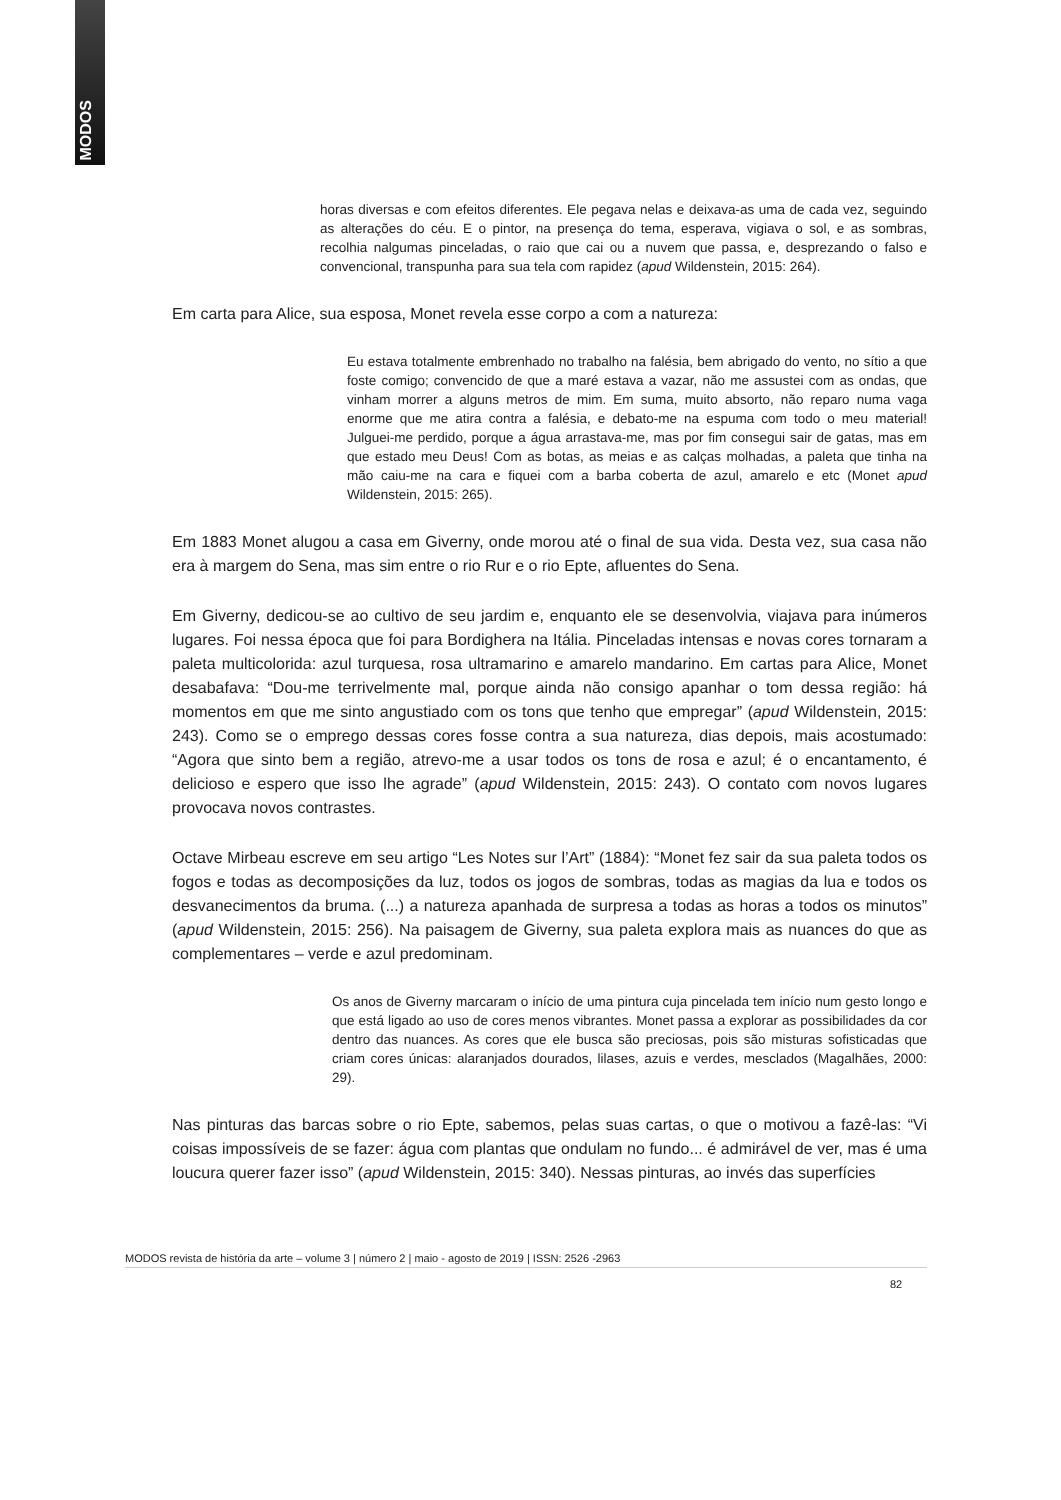MODOS
horas diversas e com efeitos diferentes. Ele pegava nelas e deixava-as uma de cada vez, seguindo as alterações do céu. E o pintor, na presença do tema, esperava, vigiava o sol, e as sombras, recolhia nalgumas pinceladas, o raio que cai ou a nuvem que passa, e, desprezando o falso e convencional, transpunha para sua tela com rapidez (apud Wildenstein, 2015: 264).
Em carta para Alice, sua esposa, Monet revela esse corpo a com a natureza:
Eu estava totalmente embrenhado no trabalho na falésia, bem abrigado do vento, no sítio a que foste comigo; convencido de que a maré estava a vazar, não me assustei com as ondas, que vinham morrer a alguns metros de mim. Em suma, muito absorto, não reparo numa vaga enorme que me atira contra a falésia, e debato-me na espuma com todo o meu material! Julguei-me perdido, porque a água arrastava-me, mas por fim consegui sair de gatas, mas em que estado meu Deus! Com as botas, as meias e as calças molhadas, a paleta que tinha na mão caiu-me na cara e fiquei com a barba coberta de azul, amarelo e etc (Monet apud Wildenstein, 2015: 265).
Em 1883 Monet alugou a casa em Giverny, onde morou até o final de sua vida. Desta vez, sua casa não era à margem do Sena, mas sim entre o rio Rur e o rio Epte, afluentes do Sena.
Em Giverny, dedicou-se ao cultivo de seu jardim e, enquanto ele se desenvolvia, viajava para inúmeros lugares. Foi nessa época que foi para Bordighera na Itália. Pinceladas intensas e novas cores tornaram a paleta multicolorida: azul turquesa, rosa ultramarino e amarelo mandarino. Em cartas para Alice, Monet desabafava: “Dou-me terrivelmente mal, porque ainda não consigo apanhar o tom dessa região: há momentos em que me sinto angustiado com os tons que tenho que empregar” (apud Wildenstein, 2015: 243). Como se o emprego dessas cores fosse contra a sua natureza, dias depois, mais acostumado: “Agora que sinto bem a região, atrevo-me a usar todos os tons de rosa e azul; é o encantamento, é delicioso e espero que isso lhe agrade” (apud Wildenstein, 2015: 243). O contato com novos lugares provocava novos contrastes.
Octave Mirbeau escreve em seu artigo “Les Notes sur l’Art” (1884): “Monet fez sair da sua paleta todos os fogos e todas as decomposições da luz, todos os jogos de sombras, todas as magias da lua e todos os desvanecimentos da bruma. (...) a natureza apanhada de surpresa a todas as horas a todos os minutos” (apud Wildenstein, 2015: 256). Na paisagem de Giverny, sua paleta explora mais as nuances do que as complementares – verde e azul predominam.
Os anos de Giverny marcaram o início de uma pintura cuja pincelada tem início num gesto longo e que está ligado ao uso de cores menos vibrantes. Monet passa a explorar as possibilidades da cor dentro das nuances. As cores que ele busca são preciosas, pois são misturas sofisticadas que criam cores únicas: alaranjados dourados, lilases, azuis e verdes, mesclados (Magalhães, 2000: 29).
Nas pinturas das barcas sobre o rio Epte, sabemos, pelas suas cartas, o que o motivou a fazê-las: “Vi coisas impossíveis de se fazer: água com plantas que ondulam no fundo... é admirável de ver, mas é uma loucura querer fazer isso” (apud Wildenstein, 2015: 340). Nessas pinturas, ao invés das superfícies
MODOS revista de história da arte – volume 3 | número 2 | maio - agosto de 2019 | ISSN: 2526 -2963
82